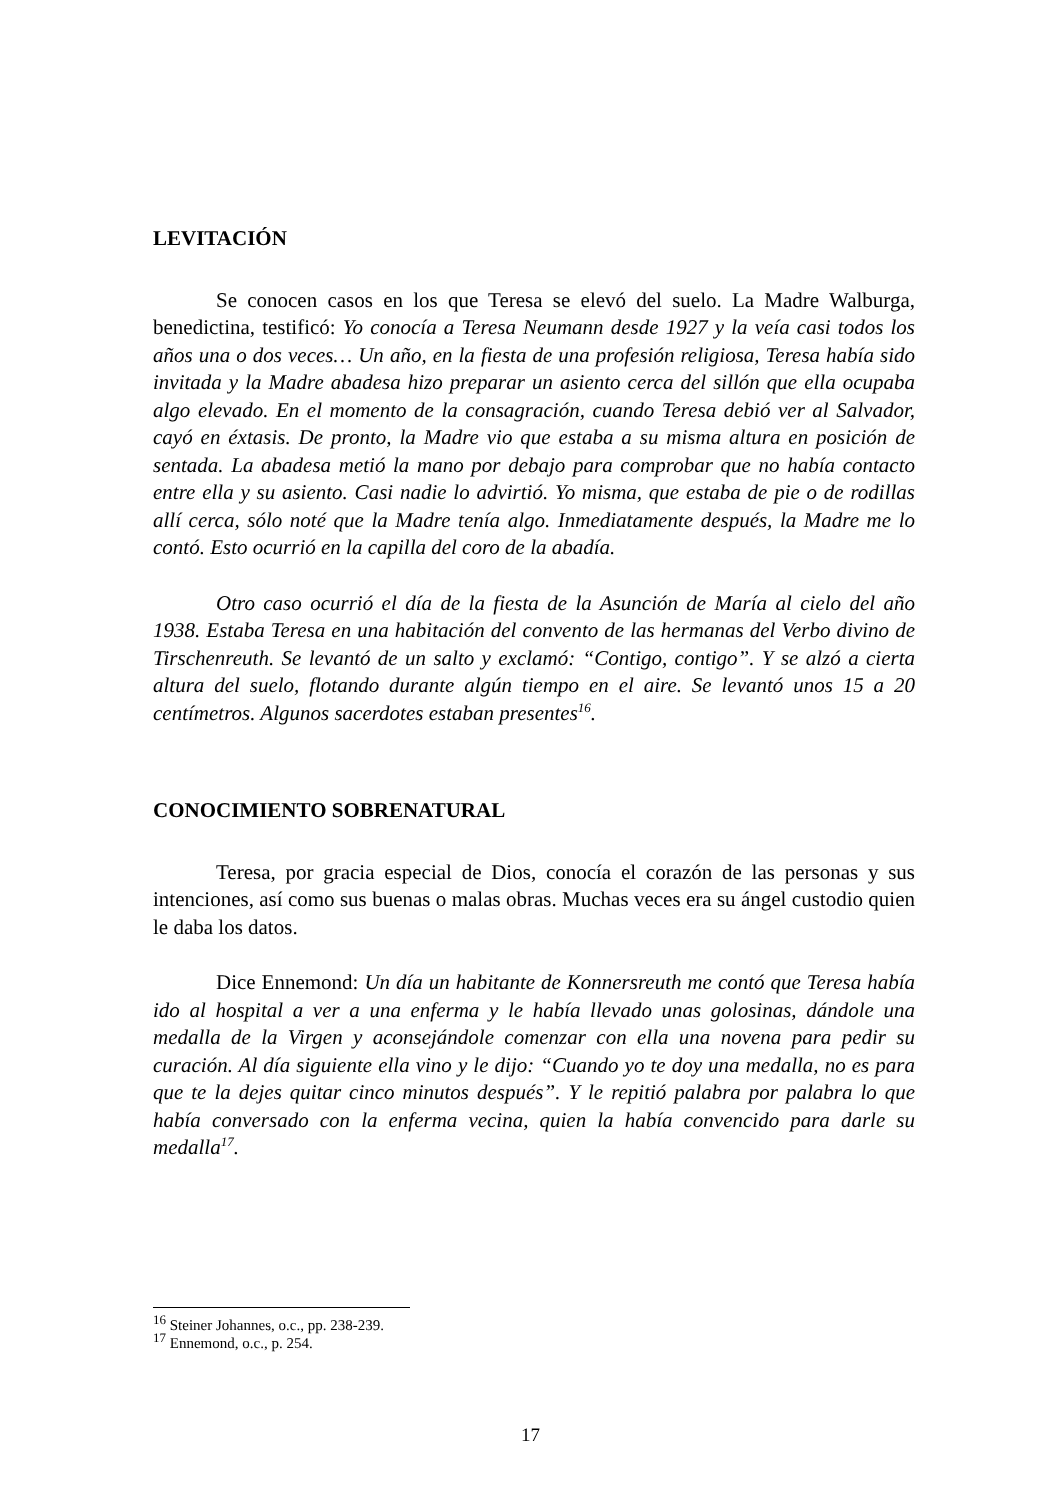LEVITACIÓN
Se conocen casos en los que Teresa se elevó del suelo. La Madre Walburga, benedictina, testificó: Yo conocía a Teresa Neumann desde 1927 y la veía casi todos los años una o dos veces… Un año, en la fiesta de una profesión religiosa, Teresa había sido invitada y la Madre abadesa hizo preparar un asiento cerca del sillón que ella ocupaba algo elevado. En el momento de la consagración, cuando Teresa debió ver al Salvador, cayó en éxtasis. De pronto, la Madre vio que estaba a su misma altura en posición de sentada. La abadesa metió la mano por debajo para comprobar que no había contacto entre ella y su asiento. Casi nadie lo advirtió. Yo misma, que estaba de pie o de rodillas allí cerca, sólo noté que la Madre tenía algo. Inmediatamente después, la Madre me lo contó. Esto ocurrió en la capilla del coro de la abadía.
Otro caso ocurrió el día de la fiesta de la Asunción de María al cielo del año 1938. Estaba Teresa en una habitación del convento de las hermanas del Verbo divino de Tirschenreuth. Se levantó de un salto y exclamó: “Contigo, contigo”. Y se alzó a cierta altura del suelo, flotando durante algún tiempo en el aire. Se levantó unos 15 a 20 centímetros. Algunos sacerdotes estaban presentes<sup>16</sup>.
CONOCIMIENTO SOBRENATURAL
Teresa, por gracia especial de Dios, conocía el corazón de las personas y sus intenciones, así como sus buenas o malas obras. Muchas veces era su ángel custodio quien le daba los datos.
Dice Ennemond: Un día un habitante de Konnersreuth me contó que Teresa había ido al hospital a ver a una enferma y le había llevado unas golosinas, dándole una medalla de la Virgen y aconsejándole comenzar con ella una novena para pedir su curación. Al día siguiente ella vino y le dijo: “Cuando yo te doy una medalla, no es para que te la dejes quitar cinco minutos después”. Y le repitió palabra por palabra lo que había conversado con la enferma vecina, quien la había convencido para darle su medalla<sup>17</sup>.
<sup>16</sup> Steiner Johannes, o.c., pp. 238-239.
<sup>17</sup> Ennemond, o.c., p. 254.
17